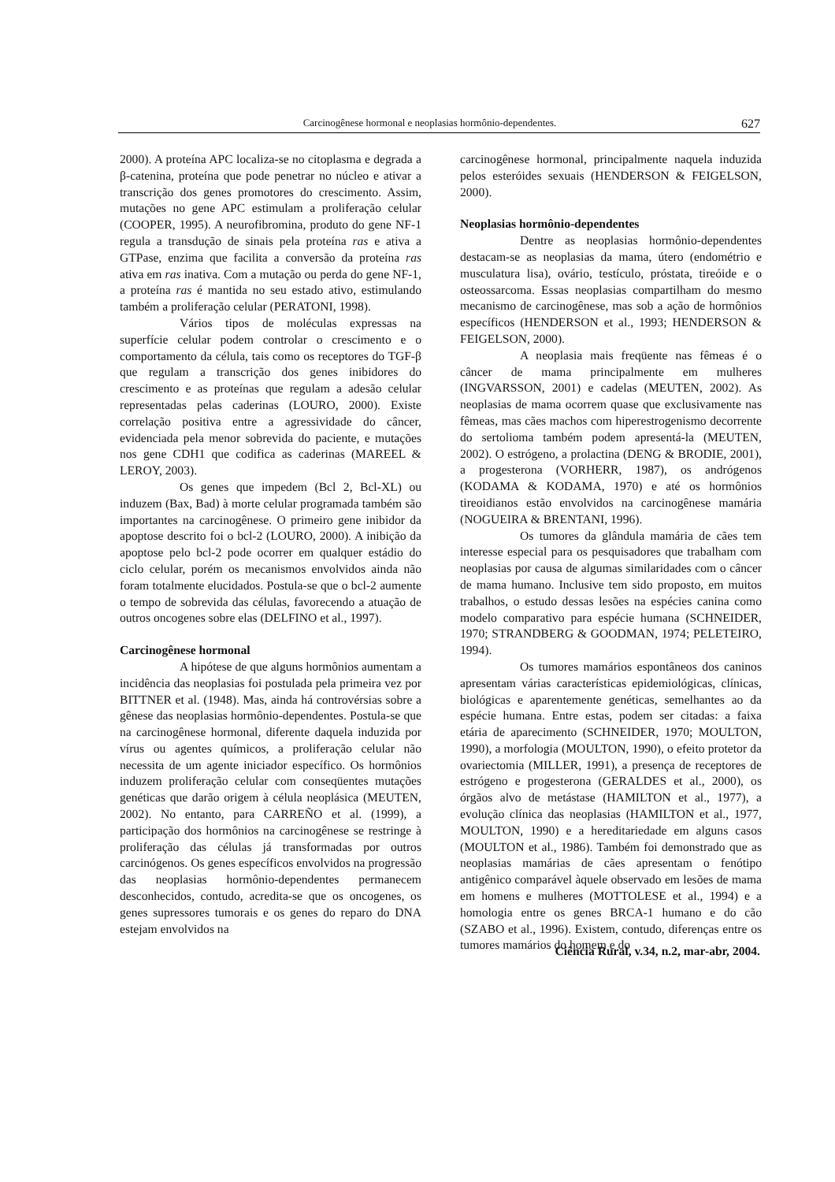Carcinogênese hormonal e neoplasias hormônio-dependentes. 627
2000). A proteína APC localiza-se no citoplasma e degrada a β-catenina, proteína que pode penetrar no núcleo e ativar a transcrição dos genes promotores do crescimento. Assim, mutações no gene APC estimulam a proliferação celular (COOPER, 1995). A neurofibromina, produto do gene NF-1 regula a transdução de sinais pela proteína ras e ativa a GTPase, enzima que facilita a conversão da proteína ras ativa em ras inativa. Com a mutação ou perda do gene NF-1, a proteína ras é mantida no seu estado ativo, estimulando também a proliferação celular (PERATONI, 1998).
Vários tipos de moléculas expressas na superfície celular podem controlar o crescimento e o comportamento da célula, tais como os receptores do TGF-β que regulam a transcrição dos genes inibidores do crescimento e as proteínas que regulam a adesão celular representadas pelas caderinas (LOURO, 2000). Existe correlação positiva entre a agressividade do câncer, evidenciada pela menor sobrevida do paciente, e mutações nos gene CDH1 que codifica as caderinas (MAREEL & LEROY, 2003).
Os genes que impedem (Bcl 2, Bcl-XL) ou induzem (Bax, Bad) à morte celular programada também são importantes na carcinogênese. O primeiro gene inibidor da apoptose descrito foi o bcl-2 (LOURO, 2000). A inibição da apoptose pelo bcl-2 pode ocorrer em qualquer estádio do ciclo celular, porém os mecanismos envolvidos ainda não foram totalmente elucidados. Postula-se que o bcl-2 aumente o tempo de sobrevida das células, favorecendo a atuação de outros oncogenes sobre elas (DELFINO et al., 1997).
Carcinogênese hormonal
A hipótese de que alguns hormônios aumentam a incidência das neoplasias foi postulada pela primeira vez por BITTNER et al. (1948). Mas, ainda há controvérsias sobre a gênese das neoplasias hormônio-dependentes. Postula-se que na carcinogênese hormonal, diferente daquela induzida por vírus ou agentes químicos, a proliferação celular não necessita de um agente iniciador específico. Os hormônios induzem proliferação celular com conseqüentes mutações genéticas que darão origem à célula neoplásica (MEUTEN, 2002). No entanto, para CARREÑO et al. (1999), a participação dos hormônios na carcinogênese se restringe à proliferação das células já transformadas por outros carcinógenos. Os genes específicos envolvidos na progressão das neoplasias hormônio-dependentes permanecem desconhecidos, contudo, acredita-se que os oncogenes, os genes supressores tumorais e os genes do reparo do DNA estejam envolvidos na
carcinogênese hormonal, principalmente naquela induzida pelos esteróides sexuais (HENDERSON & FEIGELSON, 2000).
Neoplasias hormônio-dependentes
Dentre as neoplasias hormônio-dependentes destacam-se as neoplasias da mama, útero (endométrio e musculatura lisa), ovário, testículo, próstata, tireóide e o osteossarcoma. Essas neoplasias compartilham do mesmo mecanismo de carcinogênese, mas sob a ação de hormônios específicos (HENDERSON et al., 1993; HENDERSON & FEIGELSON, 2000).
A neoplasia mais freqüente nas fêmeas é o câncer de mama principalmente em mulheres (INGVARSSON, 2001) e cadelas (MEUTEN, 2002). As neoplasias de mama ocorrem quase que exclusivamente nas fêmeas, mas cães machos com hiperestrogenismo decorrente do sertolioma também podem apresentá-la (MEUTEN, 2002). O estrógeno, a prolactina (DENG & BRODIE, 2001), a progesterona (VORHERR, 1987), os andrógenos (KODAMA & KODAMA, 1970) e até os hormônios tireoidianos estão envolvidos na carcinogênese mamária (NOGUEIRA & BRENTANI, 1996).
Os tumores da glândula mamária de cães tem interesse especial para os pesquisadores que trabalham com neoplasias por causa de algumas similaridades com o câncer de mama humano. Inclusive tem sido proposto, em muitos trabalhos, o estudo dessas lesões na espécies canina como modelo comparativo para espécie humana (SCHNEIDER, 1970; STRANDBERG & GOODMAN, 1974; PELETEIRO, 1994).
Os tumores mamários espontâneos dos caninos apresentam várias características epidemiológicas, clínicas, biológicas e aparentemente genéticas, semelhantes ao da espécie humana. Entre estas, podem ser citadas: a faixa etária de aparecimento (SCHNEIDER, 1970; MOULTON, 1990), a morfologia (MOULTON, 1990), o efeito protetor da ovariectomia (MILLER, 1991), a presença de receptores de estrógeno e progesterona (GERALDES et al., 2000), os órgãos alvo de metástase (HAMILTON et al., 1977), a evolução clínica das neoplasias (HAMILTON et al., 1977, MOULTON, 1990) e a hereditariedade em alguns casos (MOULTON et al., 1986). Também foi demonstrado que as neoplasias mamárias de cães apresentam o fenótipo antigênico comparável àquele observado em lesões de mama em homens e mulheres (MOTTOLESE et al., 1994) e a homologia entre os genes BRCA-1 humano e do cão (SZABO et al., 1996). Existem, contudo, diferenças entre os tumores mamários do homem e do
Ciência Rural, v.34, n.2, mar-abr, 2004.